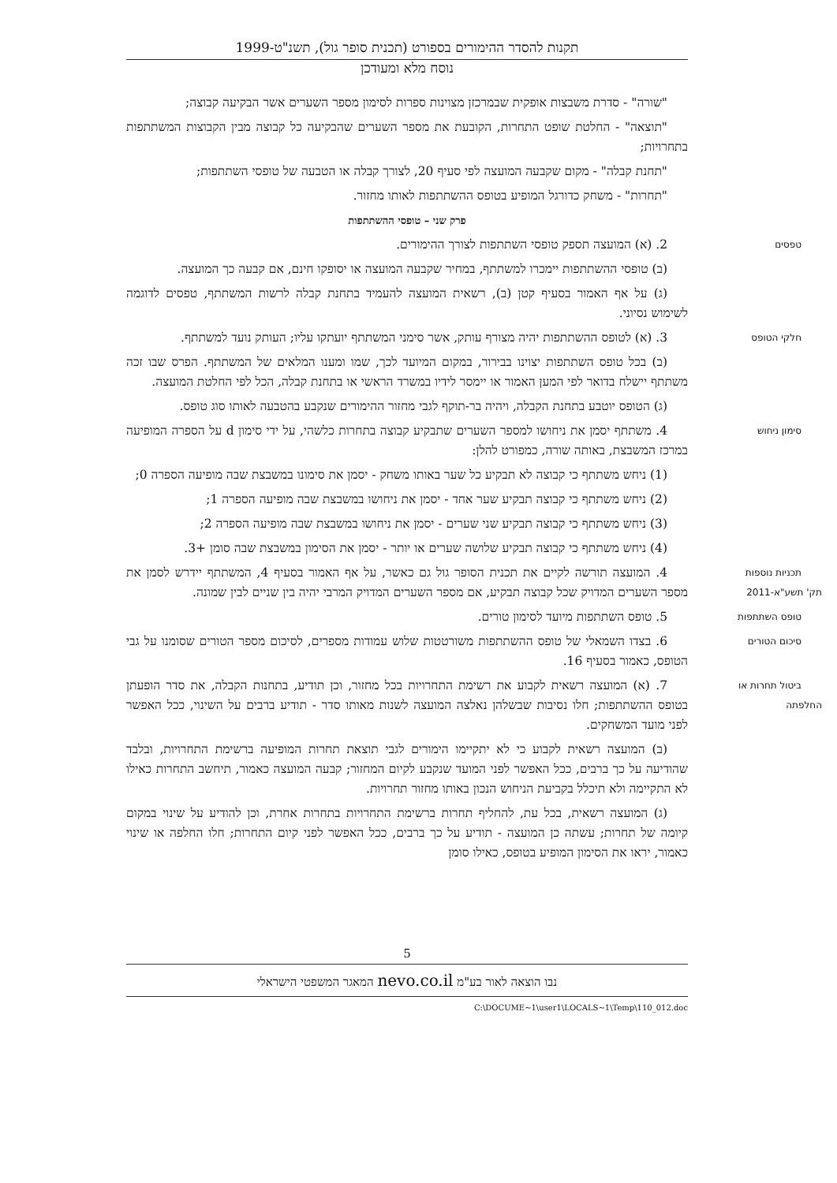תקנות להסדר ההימורים בספורט (תכנית סופר גול), תשנ"ט-1999
נוסח מלא ומעודכן
"שורה" - סדרת משבצות אופקית שבמרכזן מצוינות ספרות לסימון מספר השערים אשר הבקיעה קבוצה;
"תוצאה" - החלטת שופט התחרות, הקובעת את מספר השערים שהבקיעה כל קבוצה מבין הקבוצות המשתתפות בתחרויות;
"תחנת קבלה" - מקום שקבעה המועצה לפי סעיף 20, לצורך קבלה או הטבעה של טופסי השתתפות;
"תחרות" - משחק כדורגל המופיע בטופס ההשתתפות לאותו מחזור.
פרק שני – טופסי ההשתתפות
טפסים 2. (א) המועצה תספק טופסי השתתפות לצורך ההימורים.
(ב) טופסי ההשתתפות יימכרו למשתתף, במחיר שקבעה המועצה או יסופקו חינם, אם קבעה כך המועצה.
(ג) על אף האמור בסעיף קטן (ב), רשאית המועצה להעמיד בתחנת קבלה לרשות המשתתף, טפסים לדוגמה לשימוש נסיוני.
חלקי הטופס 3. (א) לטופס ההשתתפות יהיה מצורף עותק, אשר סימני המשתתף יועתקו עליו; העותק נועד למשתתף.
(ב) בכל טופס השתתפות יצוינו בבירור, במקום המיועד לכך, שמו ומענו המלאים של המשתתף. הפרס שבו זכה משתתף יישלח בדואר לפי המען האמור או יימסר לידיו במשרד הראשי או בתחנת קבלה, הכל לפי החלטת המועצה.
(ג) הטופס יוטבע בתחנת הקבלה, ויהיה בר-תוקף לגבי מחזור ההימורים שנקבע בהטבעה לאותו סוג טופס.
סימון ניחוש 4. משתתף יסמן את ניחושו למספר השערים שתבקיע קבוצה בתחרות כלשהי, על ידי סימון d על הספרה המופיעה במרכז המשבצת, באותה שורה, כמפורט להלן:
(1) ניחש משתתף כי קבוצה לא תבקיע כל שער באותו משחק - יסמן את סימונו במשבצת שבה מופיעה הספרה 0;
(2) ניחש משתתף כי קבוצה תבקיע שער אחד - יסמן את ניחושו במשבצת שבה מופיעה הספרה 1;
(3) ניחש משתתף כי קבוצה תבקיע שני שערים - יסמן את ניחושו במשבצת שבה מופיעה הספרה 2;
(4) ניחש משתתף כי קבוצה תבקיע שלושה שערים או יותר - יסמן את הסימון במשבצת שבה סומן +3.
תכניות נוספות
תק' תשע"א-2011 4. המועצה תורשה לקיים את תכנית הסופר גול גם כאשר, על אף האמור בסעיף 4, המשתתף יידרש לסמן את מספר השערים המדויק שכל קבוצה תבקיע, אם מספר השערים המדויק המרבי יהיה בין שניים לבין שמונה.
טופס השתתפות 5. טופס השתתפות מיועד לסימון טורים.
סיכום הטורים 6. בצדו השמאלי של טופס ההשתתפות משורטטות שלוש עמודות מספרים, לסיכום מספר הטורים שסומנו על גבי הטופס, כאמור בסעיף 16.
ביטול תחרות או החלפתה 7. (א) המועצה רשאית לקבוע את רשימת התחרויות בכל מחזור, וכן תודיע, בתחנות הקבלה, את סדר הופעתן בטופס ההשתתפות; חלו נסיבות שבשלהן נאלצה המועצה לשנות מאותו סדר - תודיע ברבים על השינוי, ככל האפשר לפני מועד המשחקים.
(ב) המועצה רשאית לקבוע כי לא יתקיימו הימורים לגבי תוצאת תחרות המופיעה ברשימת התחרויות, ובלבד שהודיעה על כך ברבים, ככל האפשר לפני המועד שנקבע לקיום המחזור; קבעה המועצה כאמור, תיחשב התחרות כאילו לא התקיימה ולא תיכלל בקביעת הניחוש הנכון באותו מחזור תחרויות.
(ג) המועצה רשאית, בכל עת, להחליף תחרות ברשימת התחרויות בתחרות אחרת, וכן להודיע על שינוי במקום קיומה של תחרות; עשתה כן המועצה - תודיע על כך ברבים, ככל האפשר לפני קיום התחרות; חלו החלפה או שינוי כאמור, יראו את הסימון המופיע בטופס, כאילו סומן
5
נבו הוצאה לאור בע"מ nevo.co.il המאגר המשפטי הישראלי
C:\DOCUME~1\user1\LOCALS~1\Temp\110_012.doc